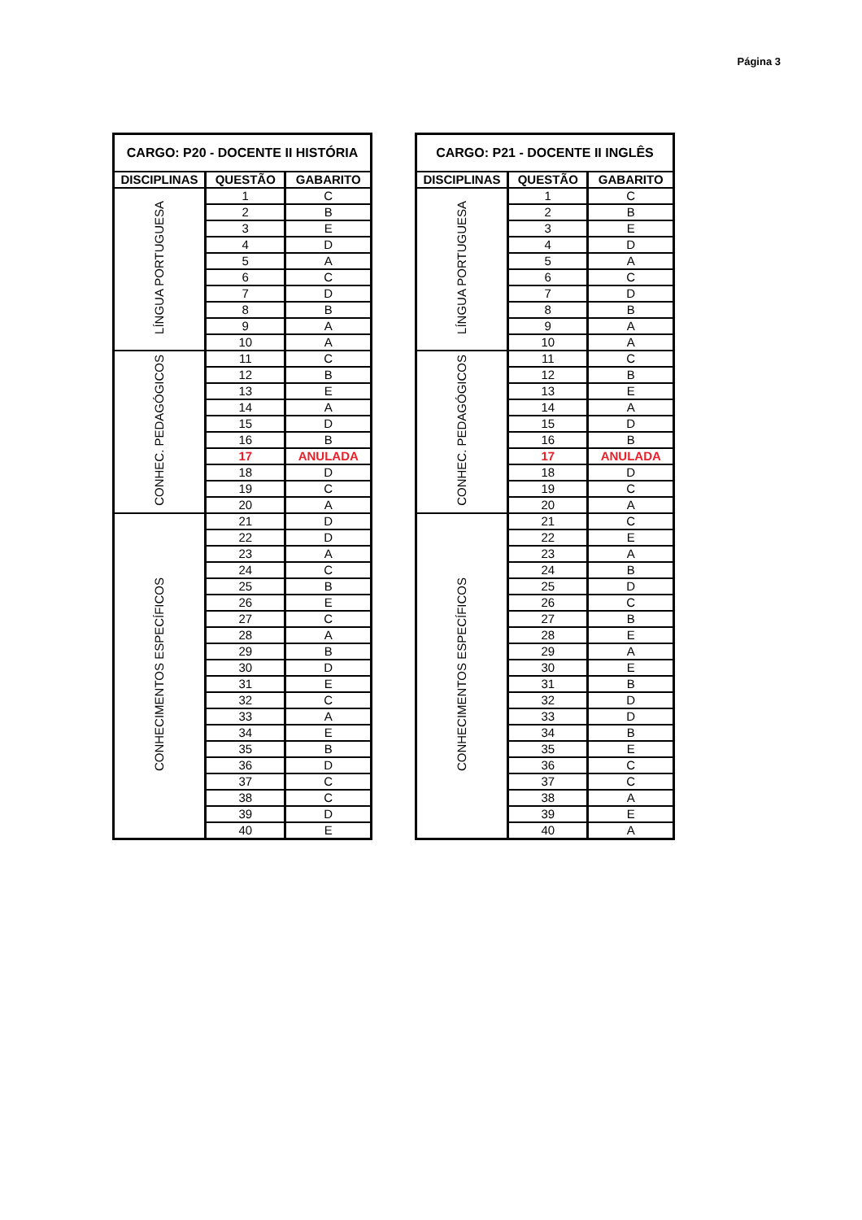Página 3
| CARGO: P20 - DOCENTE II HISTÓRIA | | |
| --- | --- | --- |
| DISCIPLINAS | QUESTÃO | GABARITO |
| LÍNGUA PORTUGUESA | 1 | C |
| | 2 | B |
| | 3 | E |
| | 4 | D |
| | 5 | A |
| | 6 | C |
| | 7 | D |
| | 8 | B |
| | 9 | A |
| | 10 | A |
| CONHEC. PEDAGÓGICOS | 11 | C |
| | 12 | B |
| | 13 | E |
| | 14 | A |
| | 15 | D |
| | 16 | B |
| | 17 | ANULADA |
| | 18 | D |
| | 19 | C |
| | 20 | A |
| CONHECIMENTOS ESPECÍFICOS | 21 | D |
| | 22 | D |
| | 23 | A |
| | 24 | C |
| | 25 | B |
| | 26 | E |
| | 27 | C |
| | 28 | A |
| | 29 | B |
| | 30 | D |
| | 31 | E |
| | 32 | C |
| | 33 | A |
| | 34 | E |
| | 35 | B |
| | 36 | D |
| | 37 | C |
| | 38 | C |
| | 39 | D |
| | 40 | E |
| CARGO: P21 - DOCENTE II INGLÊS | | |
| --- | --- | --- |
| DISCIPLINAS | QUESTÃO | GABARITO |
| LÍNGUA PORTUGUESA | 1 | C |
| | 2 | B |
| | 3 | E |
| | 4 | D |
| | 5 | A |
| | 6 | C |
| | 7 | D |
| | 8 | B |
| | 9 | A |
| | 10 | A |
| CONHEC. PEDAGÓGICOS | 11 | C |
| | 12 | B |
| | 13 | E |
| | 14 | A |
| | 15 | D |
| | 16 | B |
| | 17 | ANULADA |
| | 18 | D |
| | 19 | C |
| | 20 | A |
| CONHECIMENTOS ESPECÍFICOS | 21 | C |
| | 22 | E |
| | 23 | A |
| | 24 | B |
| | 25 | D |
| | 26 | C |
| | 27 | B |
| | 28 | E |
| | 29 | A |
| | 30 | E |
| | 31 | B |
| | 32 | D |
| | 33 | D |
| | 34 | B |
| | 35 | E |
| | 36 | C |
| | 37 | C |
| | 38 | A |
| | 39 | E |
| | 40 | A |